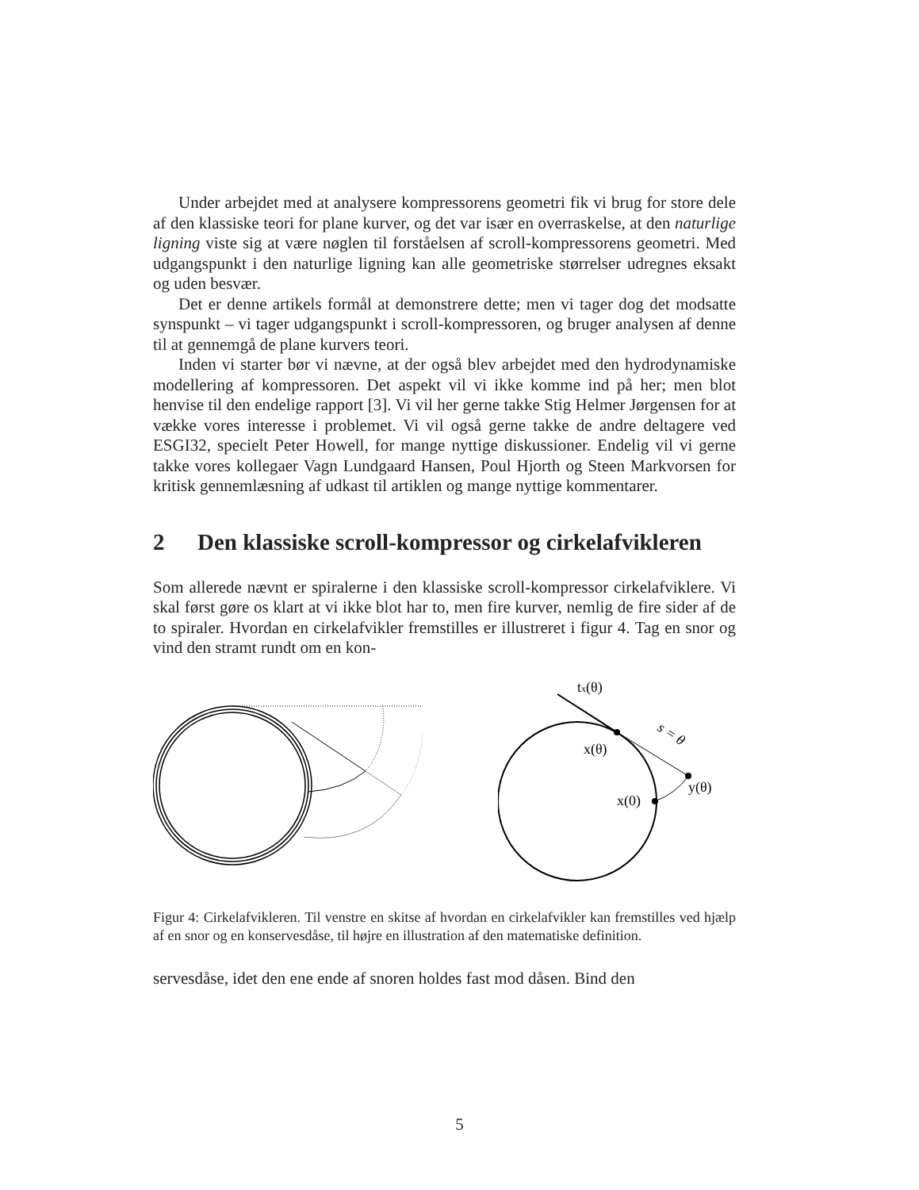Under arbejdet med at analysere kompressorens geometri fik vi brug for store dele af den klassiske teori for plane kurver, og det var især en overraskelse, at den naturlige ligning viste sig at være nøglen til forståelsen af scroll-kompressorens geometri. Med udgangspunkt i den naturlige ligning kan alle geometriske størrelser udregnes eksakt og uden besvær.
Det er denne artikels formål at demonstrere dette; men vi tager dog det modsatte synspunkt – vi tager udgangspunkt i scroll-kompressoren, og bruger analysen af denne til at gennemgå de plane kurvers teori.
Inden vi starter bør vi nævne, at der også blev arbejdet med den hydrodynamiske modellering af kompressoren. Det aspekt vil vi ikke komme ind på her; men blot henvise til den endelige rapport [3]. Vi vil her gerne takke Stig Helmer Jørgensen for at vække vores interesse i problemet. Vi vil også gerne takke de andre deltagere ved ESGI32, specielt Peter Howell, for mange nyttige diskussioner. Endelig vil vi gerne takke vores kollegaer Vagn Lundgaard Hansen, Poul Hjorth og Steen Markvorsen for kritisk gennemlæsning af udkast til artiklen og mange nyttige kommentarer.
2 Den klassiske scroll-kompressor og cirkelafvikleren
Som allerede nævnt er spiralerne i den klassiske scroll-kompressor cirkelafviklere. Vi skal først gøre os klart at vi ikke blot har to, men fire kurver, nemlig de fire sider af de to spiraler. Hvordan en cirkelafvikler fremstilles er illustreret i figur 4. Tag en snor og vind den stramt rundt om en kon-
tx(θ)
s = θ
x(θ)
y(θ)
x(0)
Figur 4: Cirkelafvikleren. Til venstre en skitse af hvordan en cirkelafvikler kan fremstilles ved hjælp af en snor og en konservesdåse, til højre en illustration af den matematiske definition.
servesdåse, idet den ene ende af snoren holdes fast mod dåsen. Bind den
5